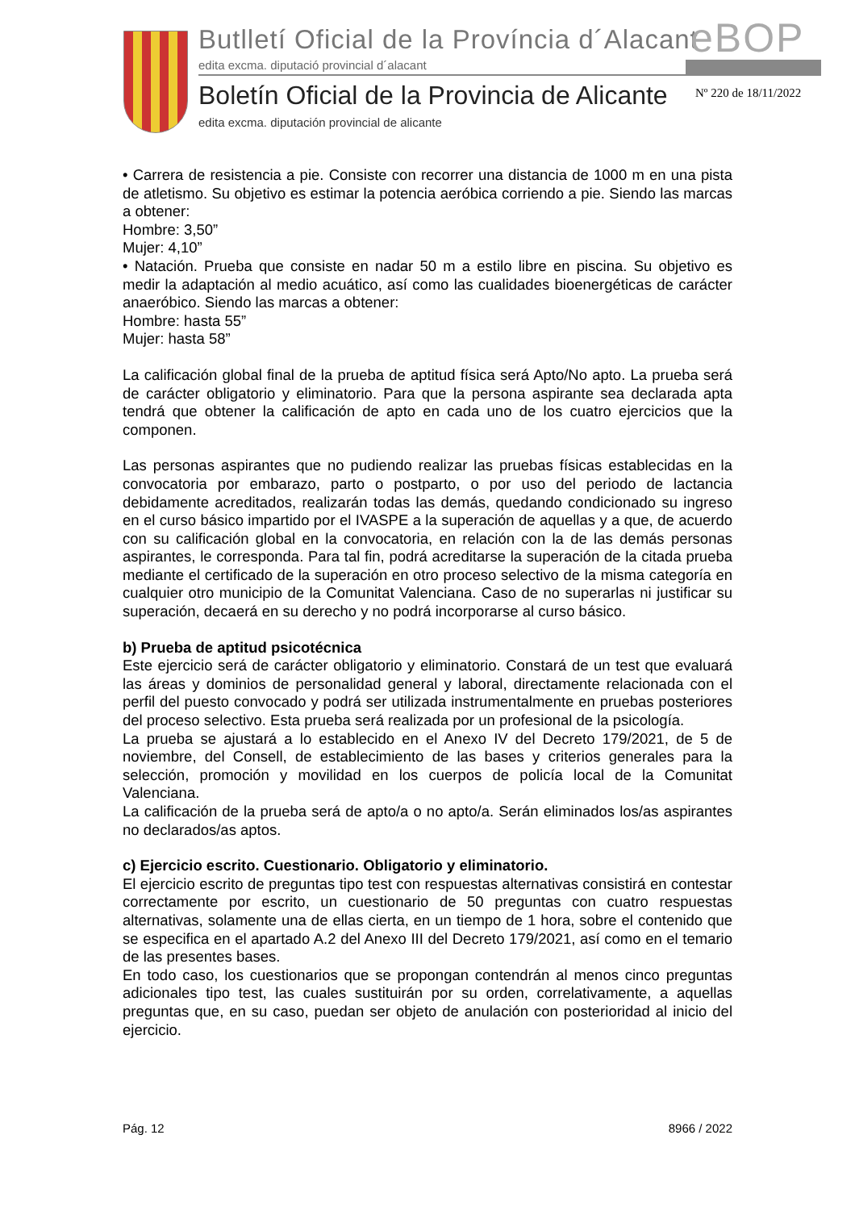Butlletí Oficial de la Província d´Alacant
eBOP
edita excma. diputació provincial d´alacant
Boletín Oficial de la Provincia de Alicante
Nº 220 de 18/11/2022
edita excma. diputación provincial de alicante
• Carrera de resistencia a pie. Consiste con recorrer una distancia de 1000 m en una pista de atletismo. Su objetivo es estimar la potencia aeróbica corriendo a pie. Siendo las marcas a obtener:
Hombre: 3,50”
Mujer: 4,10”
• Natación. Prueba que consiste en nadar 50 m a estilo libre en piscina. Su objetivo es medir la adaptación al medio acuático, así como las cualidades bioenergéticas de carácter anaeróbico. Siendo las marcas a obtener:
Hombre: hasta 55”
Mujer: hasta 58”
La calificación global final de la prueba de aptitud física será Apto/No apto. La prueba será de carácter obligatorio y eliminatorio. Para que la persona aspirante sea declarada apta tendrá que obtener la calificación de apto en cada uno de los cuatro ejercicios que la componen.
Las personas aspirantes que no pudiendo realizar las pruebas físicas establecidas en la convocatoria por embarazo, parto o postparto, o por uso del periodo de lactancia debidamente acreditados, realizarán todas las demás, quedando condicionado su ingreso en el curso básico impartido por el IVASPE a la superación de aquellas y a que, de acuerdo con su calificación global en la convocatoria, en relación con la de las demás personas aspirantes, le corresponda. Para tal fin, podrá acreditarse la superación de la citada prueba mediante el certificado de la superación en otro proceso selectivo de la misma categoría en cualquier otro municipio de la Comunitat Valenciana. Caso de no superarlas ni justificar su superación, decaerá en su derecho y no podrá incorporarse al curso básico.
b) Prueba de aptitud psicotécnica
Este ejercicio será de carácter obligatorio y eliminatorio. Constará de un test que evaluará las áreas y dominios de personalidad general y laboral, directamente relacionada con el perfil del puesto convocado y podrá ser utilizada instrumentalmente en pruebas posteriores del proceso selectivo. Esta prueba será realizada por un profesional de la psicología.
La prueba se ajustará a lo establecido en el Anexo IV del Decreto 179/2021, de 5 de noviembre, del Consell, de establecimiento de las bases y criterios generales para la selección, promoción y movilidad en los cuerpos de policía local de la Comunitat Valenciana.
La calificación de la prueba será de apto/a o no apto/a. Serán eliminados los/as aspirantes no declarados/as aptos.
c) Ejercicio escrito. Cuestionario. Obligatorio y eliminatorio.
El ejercicio escrito de preguntas tipo test con respuestas alternativas consistirá en contestar correctamente por escrito, un cuestionario de 50 preguntas con cuatro respuestas alternativas, solamente una de ellas cierta, en un tiempo de 1 hora, sobre el contenido que se especifica en el apartado A.2 del Anexo III del Decreto 179/2021, así como en el temario de las presentes bases.
En todo caso, los cuestionarios que se propongan contendrán al menos cinco preguntas adicionales tipo test, las cuales sustituirán por su orden, correlativamente, a aquellas preguntas que, en su caso, puedan ser objeto de anulación con posterioridad al inicio del ejercicio.
Pág. 12 8966 / 2022